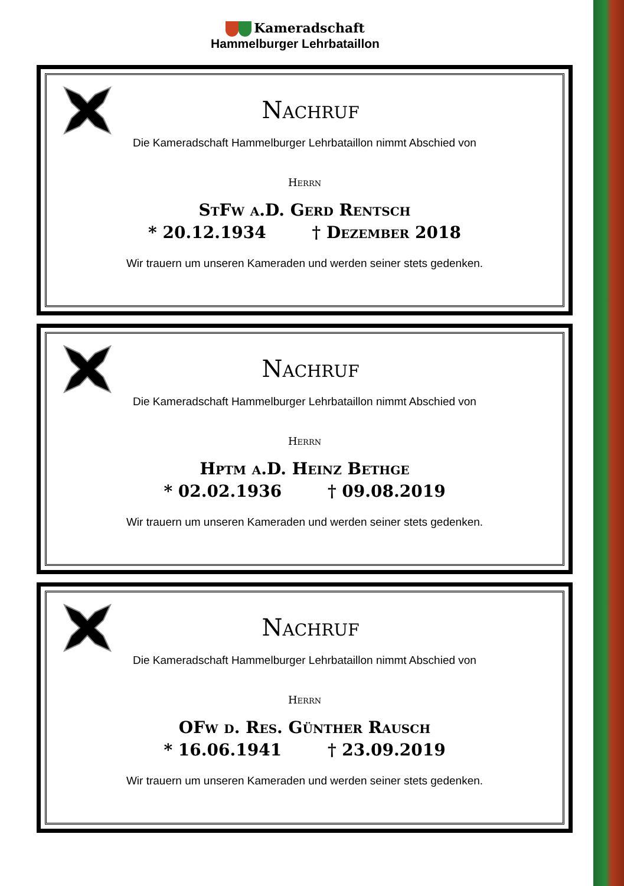Kameradschaft
Hammelburger Lehrbataillon
Nachruf
Die Kameradschaft Hammelburger Lehrbataillon nimmt Abschied von
Herrn
StFw a.D. Gerd Rentsch
* 20.12.1934 † Dezember 2018
Wir trauern um unseren Kameraden und werden seiner stets gedenken.
Nachruf
Die Kameradschaft Hammelburger Lehrbataillon nimmt Abschied von
Herrn
Hptm a.D. Heinz Bethge
* 02.02.1936 † 09.08.2019
Wir trauern um unseren Kameraden und werden seiner stets gedenken.
Nachruf
Die Kameradschaft Hammelburger Lehrbataillon nimmt Abschied von
Herrn
OFw d. Res. Günther Rausch
* 16.06.1941 † 23.09.2019
Wir trauern um unseren Kameraden und werden seiner stets gedenken.